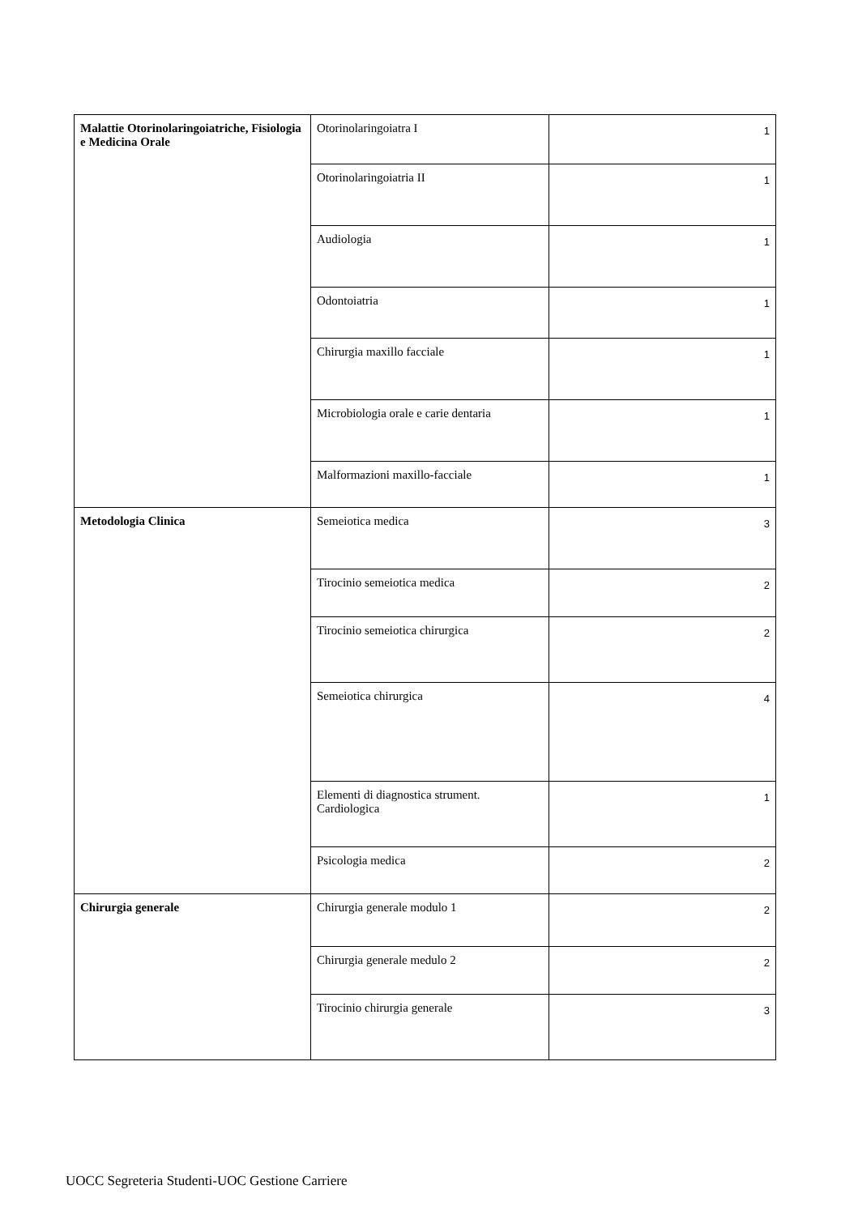| Malattie Otorinolaringoiatriche, Fisiologia e Medicina Orale | Otorinolaringoiatra I | 1 |
| | Otorinolaringoiatria II | 1 |
| | Audiologia | 1 |
| | Odontoiatria | 1 |
| | Chirurgia maxillo facciale | 1 |
| | Microbiologia orale e carie dentaria | 1 |
| | Malformazioni maxillo-facciale | 1 |
| Metodologia Clinica | Semeiotica medica | 3 |
| | Tirocinio semeiotica medica | 2 |
| | Tirocinio semeiotica chirurgica | 2 |
| | Semeiotica chirurgica | 4 |
| | Elementi di diagnostica strument. Cardiologica | 1 |
| | Psicologia medica | 2 |
| Chirurgia generale | Chirurgia generale modulo 1 | 2 |
| | Chirurgia generale medulo 2 | 2 |
| | Tirocinio chirurgia generale | 3 |
UOCC Segreteria Studenti-UOC Gestione Carriere